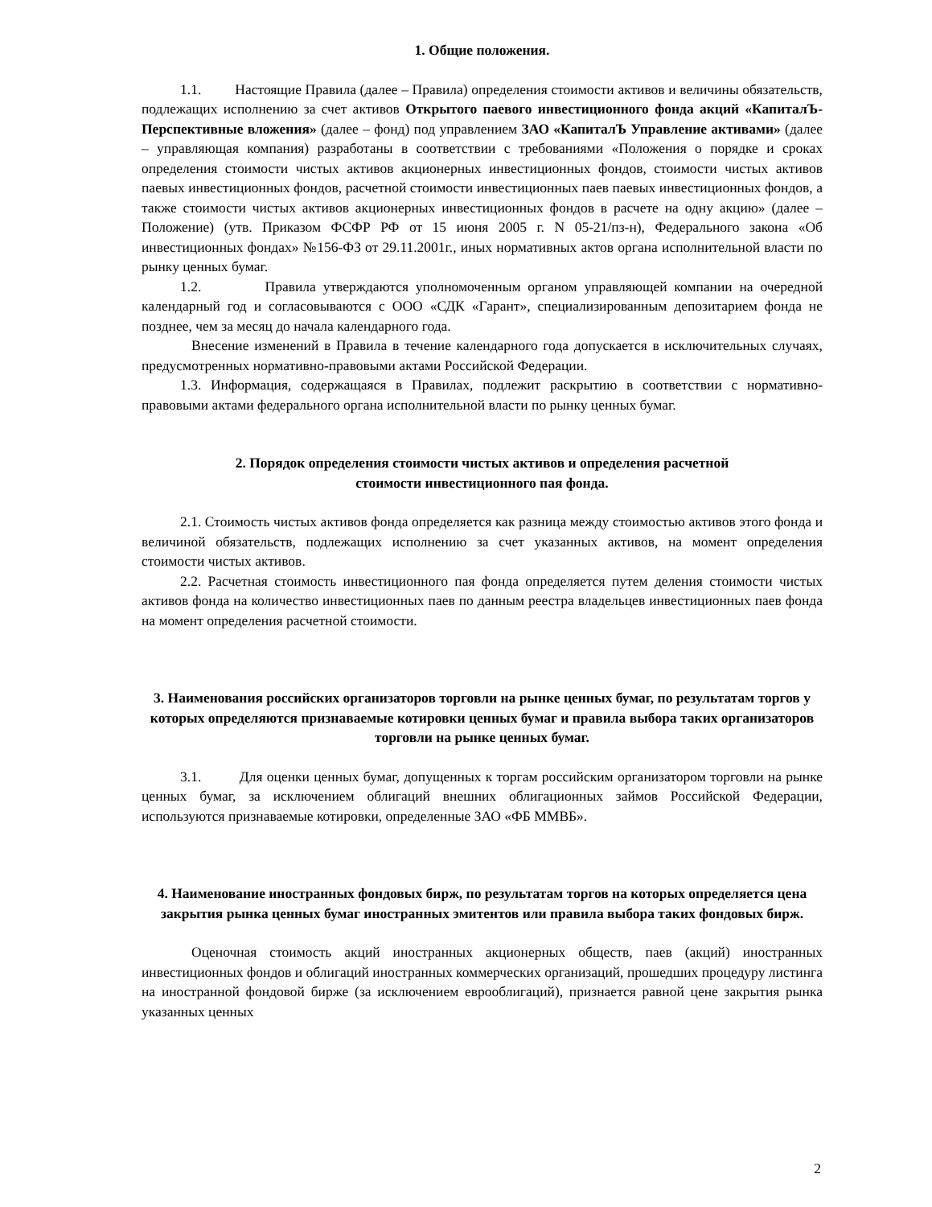1. Общие положения.
1.1. Настоящие Правила (далее – Правила) определения стоимости активов и величины обязательств, подлежащих исполнению за счет активов Открытого паевого инвестиционного фонда акций «КапиталЪ-Перспективные вложения» (далее – фонд) под управлением ЗАО «КапиталЪ Управление активами» (далее – управляющая компания) разработаны в соответствии с требованиями «Положения о порядке и сроках определения стоимости чистых активов акционерных инвестиционных фондов, стоимости чистых активов паевых инвестиционных фондов, расчетной стоимости инвестиционных паев паевых инвестиционных фондов, а также стоимости чистых активов акционерных инвестиционных фондов в расчете на одну акцию» (далее – Положение) (утв. Приказом ФСФР РФ от 15 июня 2005 г. N 05-21/пз-н), Федерального закона «Об инвестиционных фондах» №156-ФЗ от 29.11.2001г., иных нормативных актов органа исполнительной власти по рынку ценных бумаг.
1.2. Правила утверждаются уполномоченным органом управляющей компании на очередной календарный год и согласовываются с ООО «СДК «Гарант», специализированным депозитарием фонда не позднее, чем за месяц до начала календарного года.
Внесение изменений в Правила в течение календарного года допускается в исключительных случаях, предусмотренных нормативно-правовыми актами Российской Федерации.
1.3. Информация, содержащаяся в Правилах, подлежит раскрытию в соответствии с нормативно-правовыми актами федерального органа исполнительной власти по рынку ценных бумаг.
2. Порядок определения стоимости чистых активов и определения расчетной
стоимости инвестиционного пая фонда.
2.1. Стоимость чистых активов фонда определяется как разница между стоимостью активов этого фонда и величиной обязательств, подлежащих исполнению за счет указанных активов, на момент определения стоимости чистых активов.
2.2. Расчетная стоимость инвестиционного пая фонда определяется путем деления стоимости чистых активов фонда на количество инвестиционных паев по данным реестра владельцев инвестиционных паев фонда на момент определения расчетной стоимости.
3. Наименования российских организаторов торговли на рынке ценных бумаг, по результатам торгов у которых определяются признаваемые котировки ценных бумаг и правила выбора таких организаторов торговли на рынке ценных бумаг.
3.1. Для оценки ценных бумаг, допущенных к торгам российским организатором торговли на рынке ценных бумаг, за исключением облигаций внешних облигационных займов Российской Федерации, используются признаваемые котировки, определенные ЗАО «ФБ ММВБ».
4. Наименование иностранных фондовых бирж, по результатам торгов на которых определяется цена закрытия рынка ценных бумаг иностранных эмитентов или правила выбора таких фондовых бирж.
Оценочная стоимость акций иностранных акционерных обществ, паев (акций) иностранных инвестиционных фондов и облигаций иностранных коммерческих организаций, прошедших процедуру листинга на иностранной фондовой бирже (за исключением еврооблигаций), признается равной цене закрытия рынка указанных ценных
2